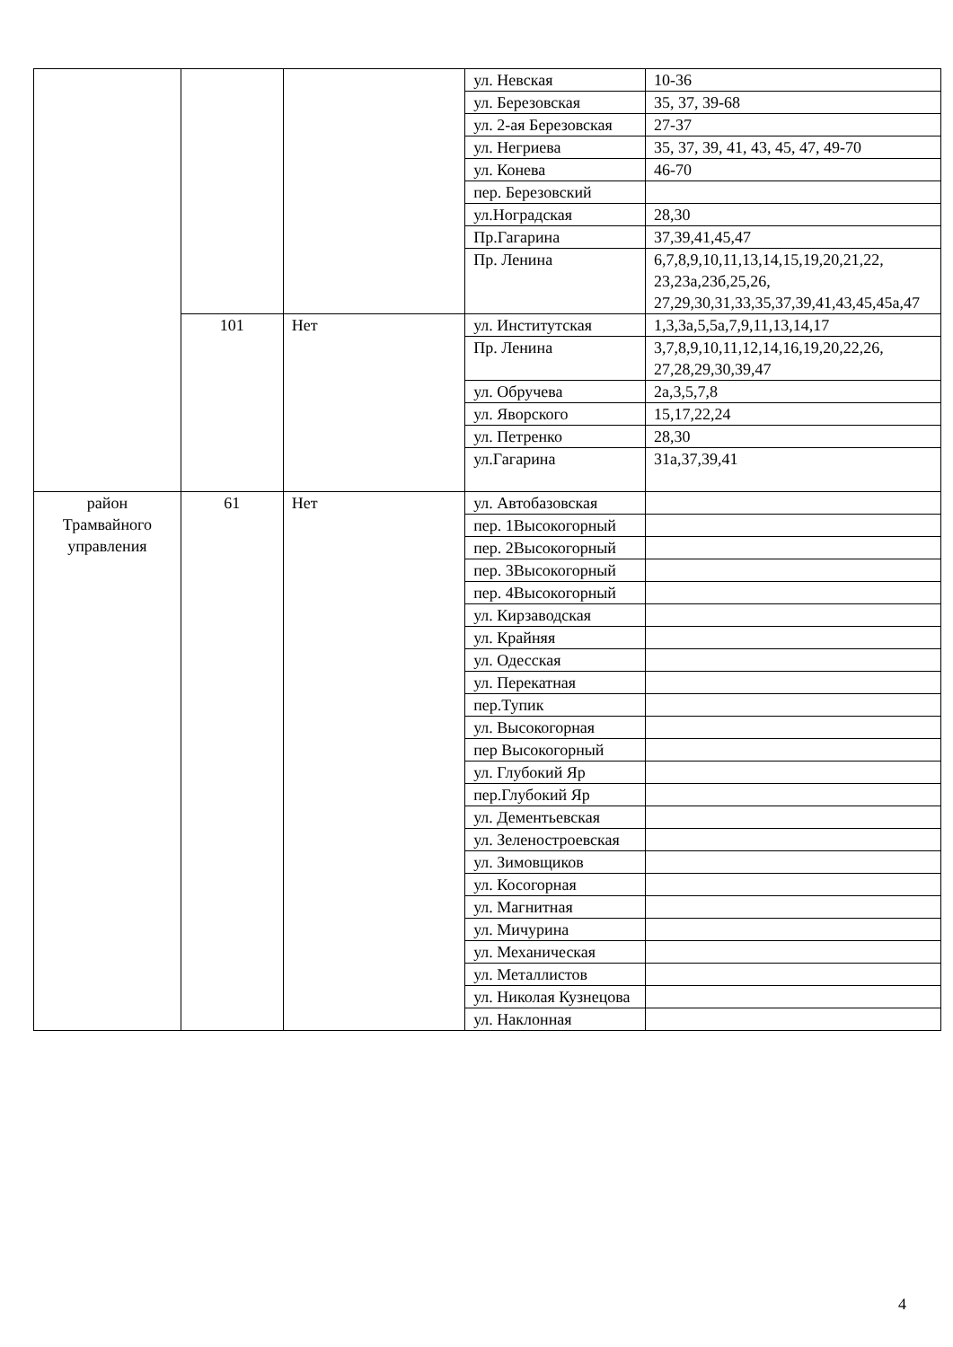| | | | ул. Невская | 10-36 |
| | | | ул. Березовская | 35, 37, 39-68 |
| | | | ул. 2-ая Березовская | 27-37 |
| | | | ул. Негриева | 35, 37, 39, 41, 43, 45, 47, 49-70 |
| | | | ул. Конева | 46-70 |
| | | | пер. Березовский | |
| | | | ул.Ноградская | 28,30 |
| | | | Пр.Гагарина | 37,39,41,45,47 |
| | | | Пр. Ленина | 6,7,8,9,10,11,13,14,15,19,20,21,22, 23,23а,23б,25,26, 27,29,30,31,33,35,37,39,41,43,45,45а,47 |
| | 101 | Нет | ул. Институтская | 1,3,3а,5,5а,7,9,11,13,14,17 |
| | | | Пр. Ленина | 3,7,8,9,10,11,12,14,16,19,20,22,26, 27,28,29,30,39,47 |
| | | | ул. Обручева | 2а,3,5,7,8 |
| | | | ул. Яворского | 15,17,22,24 |
| | | | ул. Петренко | 28,30 |
| | | | ул.Гагарина | 31а,37,39,41 |
| район Трамвайного управления | 61 | Нет | ул. Автобазовская | |
| | | | пер. 1Высокогорный | |
| | | | пер. 2Высокогорный | |
| | | | пер. 3Высокогорный | |
| | | | пер. 4Высокогорный | |
| | | | ул. Кирзаводская | |
| | | | ул. Крайняя | |
| | | | ул. Одесская | |
| | | | ул. Перекатная | |
| | | | пер.Тупик | |
| | | | ул. Высокогорная | |
| | | | пер Высокогорный | |
| | | | ул. Глубокий Яр | |
| | | | пер.Глубокий Яр | |
| | | | ул. Дементьевская | |
| | | | ул. Зеленостроевская | |
| | | | ул. Зимовщиков | |
| | | | ул. Косогорная | |
| | | | ул. Магнитная | |
| | | | ул. Мичурина | |
| | | | ул. Механическая | |
| | | | ул. Металлистов | |
| | | | ул. Николая Кузнецова | |
| | | | ул. Наклонная | |
4